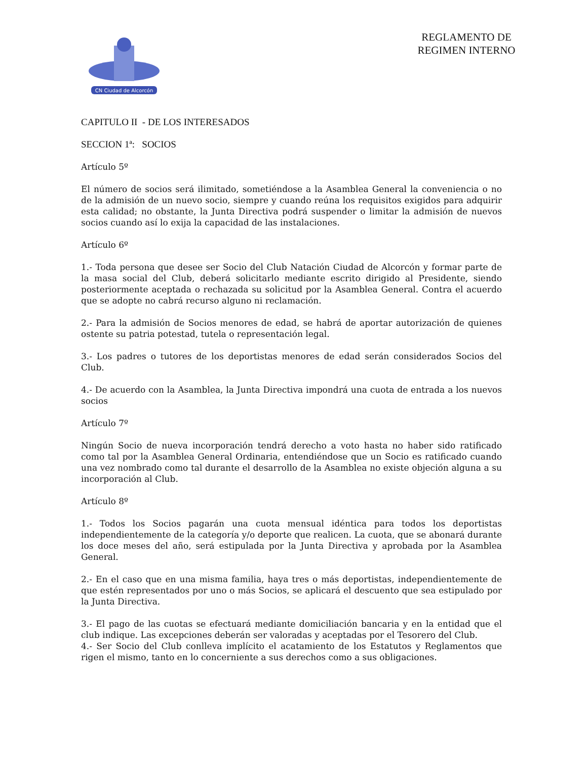CN Ciudad de Alcorcón
REGLAMENTO DE REGIMEN INTERNO
CAPITULO II - DE LOS INTERESADOS
SECCION 1ª: SOCIOS
Artículo 5º
El número de socios será ilimitado, sometiéndose a la Asamblea General la conveniencia o no de la admisión de un nuevo socio, siempre y cuando reúna los requisitos exigidos para adquirir esta calidad; no obstante, la Junta Directiva podrá suspender o limitar la admisión de nuevos socios cuando así lo exija la capacidad de las instalaciones.
Artículo 6º
1.- Toda persona que desee ser Socio del Club Natación Ciudad de Alcorcón y formar parte de la masa social del Club, deberá solicitarlo mediante escrito dirigido al Presidente, siendo posteriormente aceptada o rechazada su solicitud por la Asamblea General. Contra el acuerdo que se adopte no cabrá recurso alguno ni reclamación.
2.- Para la admisión de Socios menores de edad, se habrá de aportar autorización de quienes ostente su patria potestad, tutela o representación legal.
3.- Los padres o tutores de los deportistas menores de edad serán considerados Socios del Club.
4.- De acuerdo con la Asamblea, la Junta Directiva impondrá una cuota de entrada a los nuevos socios
Artículo 7º
Ningún Socio de nueva incorporación tendrá derecho a voto hasta no haber sido ratificado como tal por la Asamblea General Ordinaria, entendiéndose que un Socio es ratificado cuando una vez nombrado como tal durante el desarrollo de la Asamblea no existe objeción alguna a su incorporación al Club.
Artículo 8º
1.- Todos los Socios pagarán una cuota mensual idéntica para todos los deportistas independientemente de la categoría y/o deporte que realicen. La cuota, que se abonará durante los doce meses del año, será estipulada por la Junta Directiva y aprobada por la Asamblea General.
2.- En el caso que en una misma familia, haya tres o más deportistas, independientemente de que estén representados por uno o más Socios, se aplicará el descuento que sea estipulado por la Junta Directiva.
3.- El pago de las cuotas se efectuará mediante domiciliación bancaria y en la entidad que el club indique. Las excepciones deberán ser valoradas y aceptadas por el Tesorero del Club.
4.- Ser Socio del Club conlleva implícito el acatamiento de los Estatutos y Reglamentos que rigen el mismo, tanto en lo concerniente a sus derechos como a sus obligaciones.